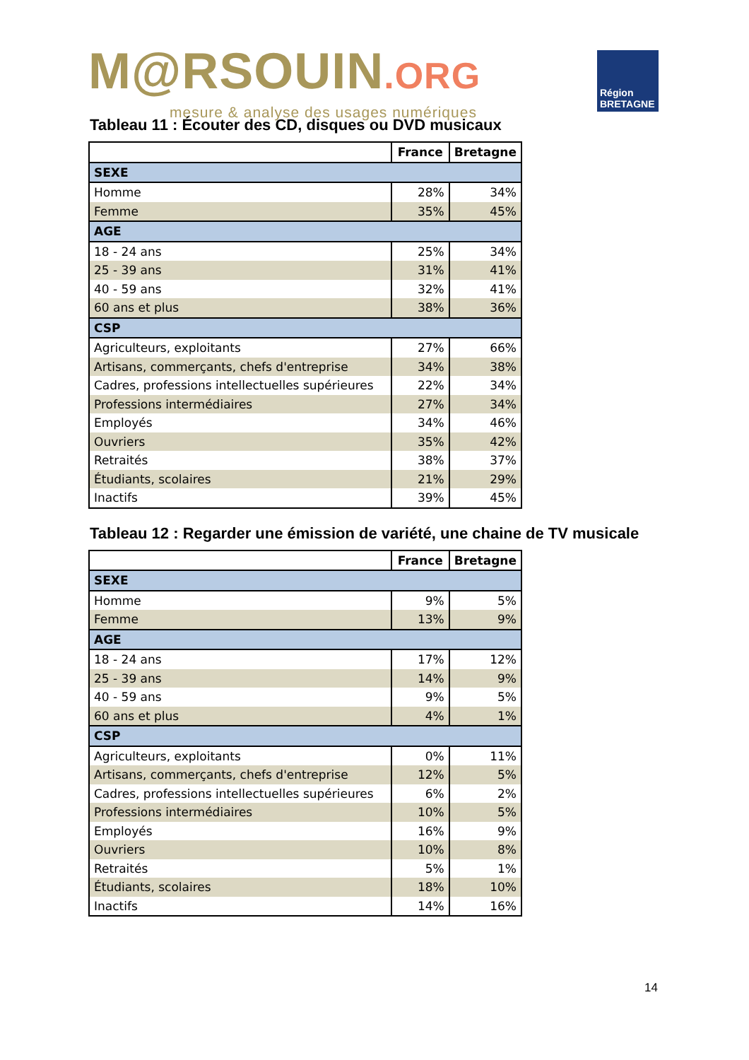M@RSOUIN.ORG
mesure & analyse des usages numériques
Région
BRETAGNE
Tableau 11 : Écouter des CD, disques ou DVD musicaux
| | France | Bretagne |
| --- | --- | --- |
| SEXE | | |
| Homme | 28% | 34% |
| Femme | 35% | 45% |
| AGE | | |
| 18 - 24 ans | 25% | 34% |
| 25 - 39 ans | 31% | 41% |
| 40 - 59 ans | 32% | 41% |
| 60 ans et plus | 38% | 36% |
| CSP | | |
| Agriculteurs, exploitants | 27% | 66% |
| Artisans, commerçants, chefs d'entreprise | 34% | 38% |
| Cadres, professions intellectuelles supérieures | 22% | 34% |
| Professions intermédiaires | 27% | 34% |
| Employés | 34% | 46% |
| Ouvriers | 35% | 42% |
| Retraités | 38% | 37% |
| Étudiants, scolaires | 21% | 29% |
| Inactifs | 39% | 45% |
Tableau 12 : Regarder une émission de variété, une chaine de TV musicale
| | France | Bretagne |
| --- | --- | --- |
| SEXE | | |
| Homme | 9% | 5% |
| Femme | 13% | 9% |
| AGE | | |
| 18 - 24 ans | 17% | 12% |
| 25 - 39 ans | 14% | 9% |
| 40 - 59 ans | 9% | 5% |
| 60 ans et plus | 4% | 1% |
| CSP | | |
| Agriculteurs, exploitants | 0% | 11% |
| Artisans, commerçants, chefs d'entreprise | 12% | 5% |
| Cadres, professions intellectuelles supérieures | 6% | 2% |
| Professions intermédiaires | 10% | 5% |
| Employés | 16% | 9% |
| Ouvriers | 10% | 8% |
| Retraités | 5% | 1% |
| Étudiants, scolaires | 18% | 10% |
| Inactifs | 14% | 16% |
14